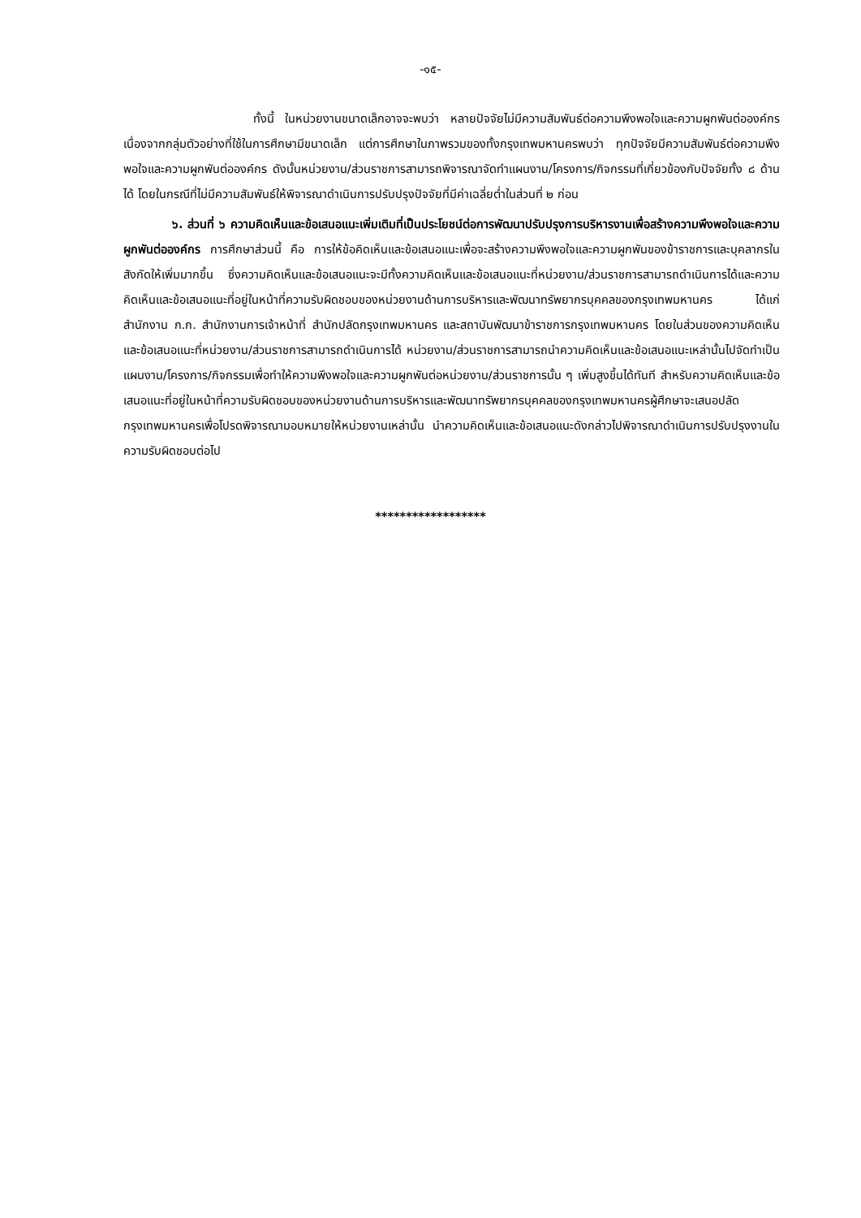-๑๕-
ทั้งนี้ ในหน่วยงานขนาดเล็กอาจจะพบว่า หลายปัจจัยไม่มีความสัมพันธ์ต่อความพึงพอใจและความผูกพันต่อองค์กร เนื่องจากกลุ่มตัวอย่างที่ใช้ในการศึกษามีขนาดเล็ก แต่การศึกษาในภาพรวมของทั้งกรุงเทพมหานครพบว่า ทุกปัจจัยมีความสัมพันธ์ต่อความพึงพอใจและความผูกพันต่อองค์กร ดังนั้นหน่วยงาน/ส่วนราชการสามารถพิจารณาจัดทำแผนงาน/โครงการ/กิจกรรมที่เกี่ยวข้องกับปัจจัยทั้ง ๘ ด้านได้ โดยในกรณีที่ไม่มีความสัมพันธ์ให้พิจารณาดำเนินการปรับปรุงปัจจัยที่มีค่าเฉลี่ยต่ำในส่วนที่ ๒ ก่อน
๖. ส่วนที่ ๖ ความคิดเห็นและข้อเสนอแนะเพิ่มเติมที่เป็นประโยชน์ต่อการพัฒนาปรับปรุงการบริหารงานเพื่อสร้างความพึงพอใจและความผูกพันต่อองค์กร การศึกษาส่วนนี้ คือ การให้ข้อคิดเห็นและข้อเสนอแนะเพื่อจะสร้างความพึงพอใจและความผูกพันของข้าราชการและบุคลากรในสังกัดให้เพิ่มมากขึ้น ซึ่งความคิดเห็นและข้อเสนอแนะจะมีทั้งความคิดเห็นและข้อเสนอแนะที่หน่วยงาน/ส่วนราชการสามารถดำเนินการได้และความคิดเห็นและข้อเสนอแนะที่อยู่ในหน้าที่ความรับผิดชอบของหน่วยงานด้านการบริหารและพัฒนาทรัพยากรบุคคลของกรุงเทพมหานคร ได้แก่ สำนักงาน ก.ก. สำนักงานการเจ้าหน้าที่ สำนักปลัดกรุงเทพมหานคร และสถาบันพัฒนาข้าราชการกรุงเทพมหานคร โดยในส่วนของความคิดเห็นและข้อเสนอแนะที่หน่วยงาน/ส่วนราชการสามารถดำเนินการได้ หน่วยงาน/ส่วนราชการสามารถนำความคิดเห็นและข้อเสนอแนะเหล่านั้นไปจัดทำเป็นแผนงาน/โครงการ/กิจกรรมเพื่อทำให้ความพึงพอใจและความผูกพันต่อหน่วยงาน/ส่วนราชการนั้น ๆ เพิ่มสูงขึ้นได้ทันที สำหรับความคิดเห็นและข้อเสนอแนะที่อยู่ในหน้าที่ความรับผิดชอบของหน่วยงานด้านการบริหารและพัฒนาทรัพยากรบุคคลของกรุงเทพมหานครผู้ศึกษาจะเสนอปลัดกรุงเทพมหานครเพื่อโปรดพิจารณามอบหมายให้หน่วยงานเหล่านั้น นำความคิดเห็นและข้อเสนอแนะดังกล่าวไปพิจารณาดำเนินการปรับปรุงงานในความรับผิดชอบต่อไป
******************